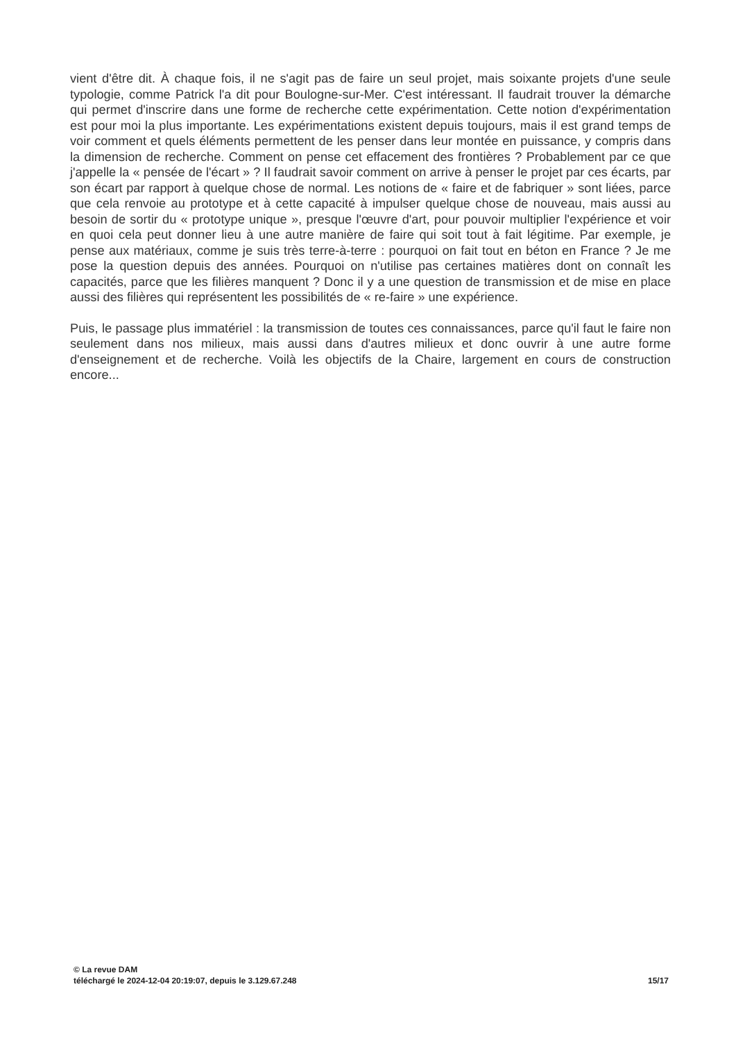vient d'être dit. À chaque fois, il ne s'agit pas de faire un seul projet, mais soixante projets d'une seule typologie, comme Patrick l'a dit pour Boulogne-sur-Mer. C'est intéressant. Il faudrait trouver la démarche qui permet d'inscrire dans une forme de recherche cette expérimentation. Cette notion d'expérimentation est pour moi la plus importante. Les expérimentations existent depuis toujours, mais il est grand temps de voir comment et quels éléments permettent de les penser dans leur montée en puissance, y compris dans la dimension de recherche. Comment on pense cet effacement des frontières ? Probablement par ce que j'appelle la « pensée de l'écart » ? Il faudrait savoir comment on arrive à penser le projet par ces écarts, par son écart par rapport à quelque chose de normal. Les notions de « faire et de fabriquer » sont liées, parce que cela renvoie au prototype et à cette capacité à impulser quelque chose de nouveau, mais aussi au besoin de sortir du « prototype unique », presque l'œuvre d'art, pour pouvoir multiplier l'expérience et voir en quoi cela peut donner lieu à une autre manière de faire qui soit tout à fait légitime. Par exemple, je pense aux matériaux, comme je suis très terre-à-terre : pourquoi on fait tout en béton en France ? Je me pose la question depuis des années. Pourquoi on n'utilise pas certaines matières dont on connaît les capacités, parce que les filières manquent ? Donc il y a une question de transmission et de mise en place aussi des filières qui représentent les possibilités de « re-faire » une expérience.
Puis, le passage plus immatériel : la transmission de toutes ces connaissances, parce qu'il faut le faire non seulement dans nos milieux, mais aussi dans d'autres milieux et donc ouvrir à une autre forme d'enseignement et de recherche. Voilà les objectifs de la Chaire, largement en cours de construction encore...
© La revue DAM
téléchargé le 2024-12-04 20:19:07, depuis le 3.129.67.248 15/17